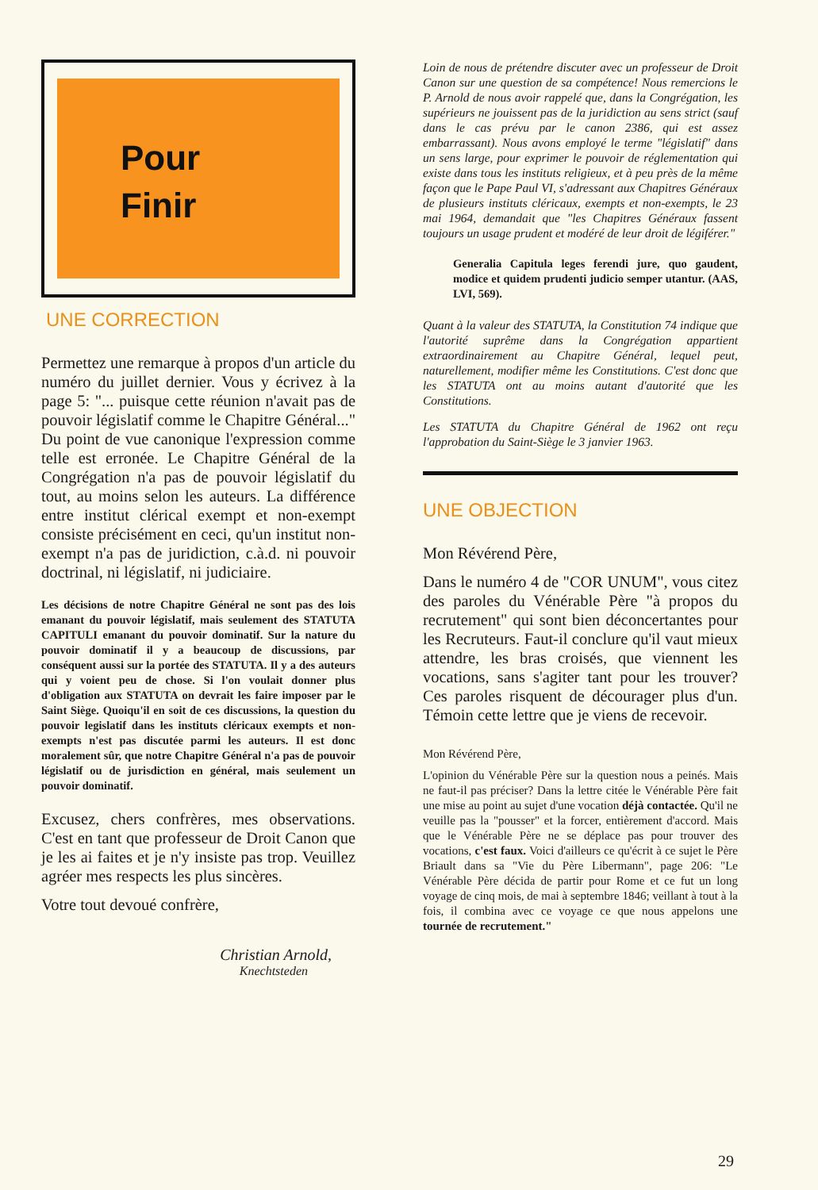Pour
Finir
UNE CORRECTION
Permettez une remarque à propos d'un article du numéro du juillet dernier. Vous y écrivez à la page 5: "... puisque cette réunion n'avait pas de pouvoir législatif comme le Chapitre Général..." Du point de vue canonique l'expression comme telle est erronée. Le Chapitre Général de la Congrégation n'a pas de pouvoir législatif du tout, au moins selon les auteurs. La différence entre institut clérical exempt et non-exempt consiste précisément en ceci, qu'un institut non-exempt n'a pas de juridiction, c.à.d. ni pouvoir doctrinal, ni législatif, ni judiciaire.
Les décisions de notre Chapitre Général ne sont pas des lois emanant du pouvoir législatif, mais seulement des STATUTA CAPITULI emanant du pouvoir dominatif. Sur la nature du pouvoir dominatif il y a beaucoup de discussions, par conséquent aussi sur la portée des STATUTA. Il y a des auteurs qui y voient peu de chose. Si l'on voulait donner plus d'obligation aux STATUTA on devrait les faire imposer par le Saint Siège. Quoiqu'il en soit de ces discussions, la question du pouvoir legislatif dans les instituts cléricaux exempts et non-exempts n'est pas discutée parmi les auteurs. Il est donc moralement sûr, que notre Chapitre Général n'a pas de pouvoir législatif ou de jurisdiction en général, mais seulement un pouvoir dominatif.
Excusez, chers confrères, mes observations. C'est en tant que professeur de Droit Canon que je les ai faites et je n'y insiste pas trop. Veuillez agréer mes respects les plus sincères.
Votre tout devoué confrère,
Christian Arnold,
Knechtsteden
Loin de nous de prétendre discuter avec un professeur de Droit Canon sur une question de sa compétence! Nous remercions le P. Arnold de nous avoir rappelé que, dans la Congrégation, les supérieurs ne jouissent pas de la juridiction au sens strict (sauf dans le cas prévu par le canon 2386, qui est assez embarrassant). Nous avons employé le terme "législatif" dans un sens large, pour exprimer le pouvoir de réglementation qui existe dans tous les instituts religieux, et à peu près de la même façon que le Pape Paul VI, s'adressant aux Chapitres Généraux de plusieurs instituts cléricaux, exempts et non-exempts, le 23 mai 1964, demandait que "les Chapitres Généraux fassent toujours un usage prudent et modéré de leur droit de légiférer."
Generalia Capitula leges ferendi jure, quo gaudent, modice et quidem prudenti judicio semper utantur. (AAS, LVI, 569).
Quant à la valeur des STATUTA, la Constitution 74 indique que l'autorité suprême dans la Congrégation appartient extraordinairement au Chapitre Général, lequel peut, naturellement, modifier même les Constitutions. C'est donc que les STATUTA ont au moins autant d'autorité que les Constitutions.
Les STATUTA du Chapitre Général de 1962 ont reçu l'approbation du Saint-Siège le 3 janvier 1963.
UNE OBJECTION
Mon Révérend Père,
Dans le numéro 4 de "COR UNUM", vous citez des paroles du Vénérable Père "à propos du recrutement" qui sont bien déconcertantes pour les Recruteurs. Faut-il conclure qu'il vaut mieux attendre, les bras croisés, que viennent les vocations, sans s'agiter tant pour les trouver? Ces paroles risquent de décourager plus d'un. Témoin cette lettre que je viens de recevoir.
Mon Révérend Père,
L'opinion du Vénérable Père sur la question nous a peinés. Mais ne faut-il pas préciser? Dans la lettre citée le Vénérable Père fait une mise au point au sujet d'une vocation déjà contactée. Qu'il ne veuille pas la "pousser" et la forcer, entièrement d'accord. Mais que le Vénérable Père ne se déplace pas pour trouver des vocations, c'est faux. Voici d'ailleurs ce qu'écrit à ce sujet le Père Briault dans sa "Vie du Père Libermann", page 206: "Le Vénérable Père décida de partir pour Rome et ce fut un long voyage de cinq mois, de mai à septembre 1846; veillant à tout à la fois, il combina avec ce voyage ce que nous appelons une tournée de recrutement."
29